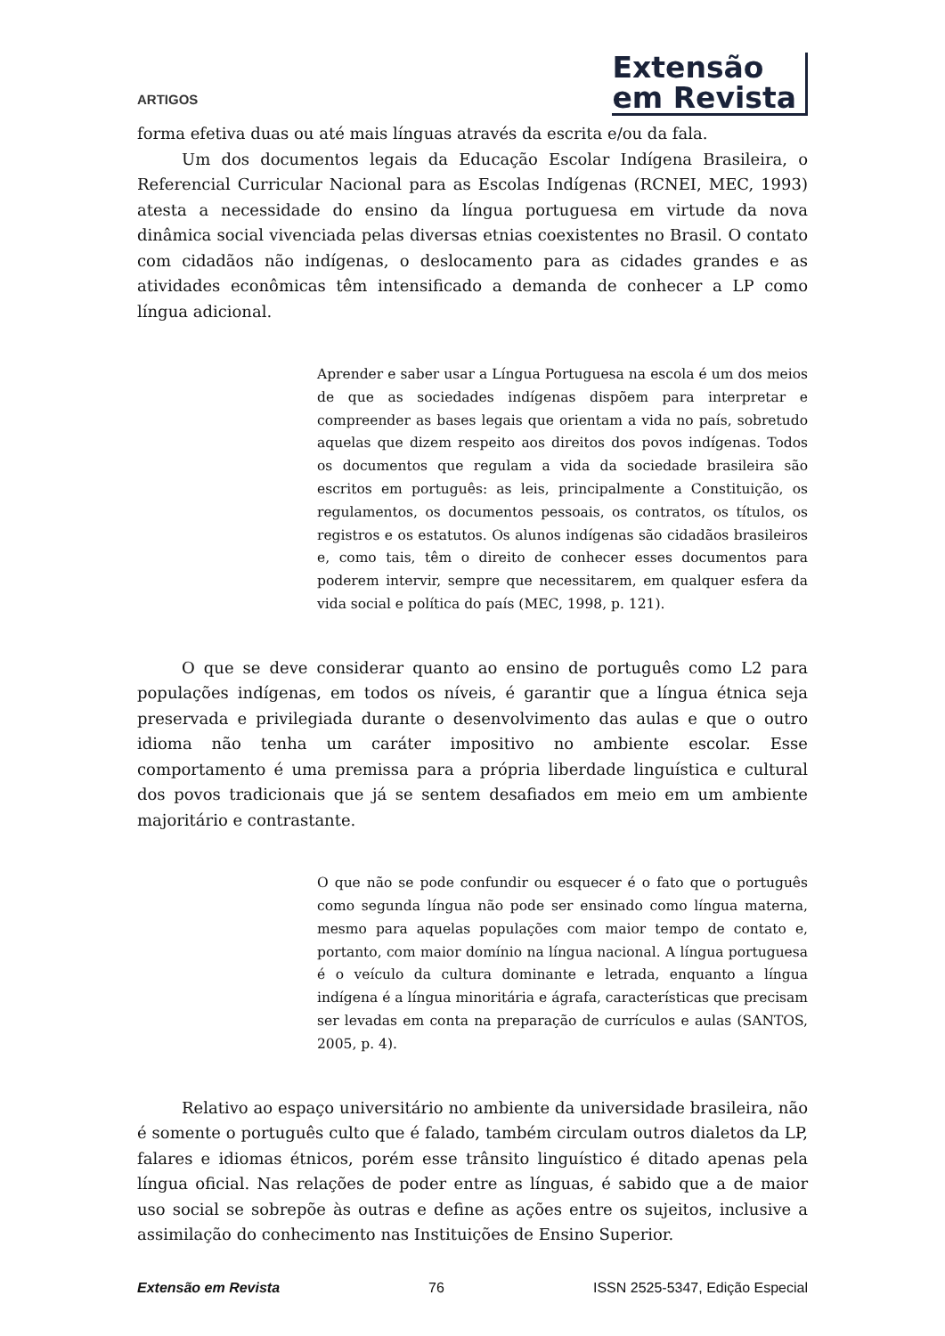ARTIGOS
Extensão
em Revista
forma efetiva duas ou até mais línguas através da escrita e/ou da fala.
Um dos documentos legais da Educação Escolar Indígena Brasileira, o Referencial Curricular Nacional para as Escolas Indígenas (RCNEI, MEC, 1993) atesta a necessidade do ensino da língua portuguesa em virtude da nova dinâmica social vivenciada pelas diversas etnias coexistentes no Brasil. O contato com cidadãos não indígenas, o deslocamento para as cidades grandes e as atividades econômicas têm intensificado a demanda de conhecer a LP como língua adicional.
Aprender e saber usar a Língua Portuguesa na escola é um dos meios de que as sociedades indígenas dispõem para interpretar e compreender as bases legais que orientam a vida no país, sobretudo aquelas que dizem respeito aos direitos dos povos indígenas. Todos os documentos que regulam a vida da sociedade brasileira são escritos em português: as leis, principalmente a Constituição, os regulamentos, os documentos pessoais, os contratos, os títulos, os registros e os estatutos. Os alunos indígenas são cidadãos brasileiros e, como tais, têm o direito de conhecer esses documentos para poderem intervir, sempre que necessitarem, em qualquer esfera da vida social e política do país (MEC, 1998, p. 121).
O que se deve considerar quanto ao ensino de português como L2 para populações indígenas, em todos os níveis, é garantir que a língua étnica seja preservada e privilegiada durante o desenvolvimento das aulas e que o outro idioma não tenha um caráter impositivo no ambiente escolar. Esse comportamento é uma premissa para a própria liberdade linguística e cultural dos povos tradicionais que já se sentem desafiados em meio em um ambiente majoritário e contrastante.
O que não se pode confundir ou esquecer é o fato que o português como segunda língua não pode ser ensinado como língua materna, mesmo para aquelas populações com maior tempo de contato e, portanto, com maior domínio na língua nacional. A língua portuguesa é o veículo da cultura dominante e letrada, enquanto a língua indígena é a língua minoritária e ágrafa, características que precisam ser levadas em conta na preparação de currículos e aulas (SANTOS, 2005, p. 4).
Relativo ao espaço universitário no ambiente da universidade brasileira, não é somente o português culto que é falado, também circulam outros dialetos da LP, falares e idiomas étnicos, porém esse trânsito linguístico é ditado apenas pela língua oficial. Nas relações de poder entre as línguas, é sabido que a de maior uso social se sobrepõe às outras e define as ações entre os sujeitos, inclusive a assimilação do conhecimento nas Instituições de Ensino Superior.
Extensão em Revista 76 ISSN 2525-5347, Edição Especial